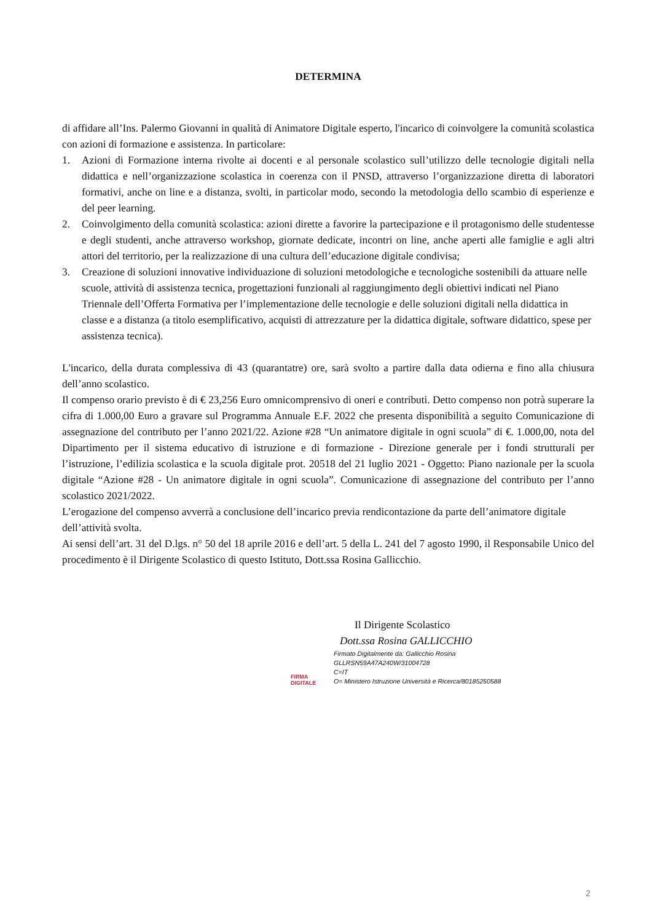DETERMINA
di affidare all’Ins. Palermo Giovanni in qualità di Animatore Digitale esperto, l'incarico di coinvolgere la comunità scolastica con azioni di formazione e assistenza. In particolare:
1. Azioni di Formazione interna rivolte ai docenti e al personale scolastico sull’utilizzo delle tecnologie digitali nella didattica e nell’organizzazione scolastica in coerenza con il PNSD, attraverso l’organizzazione diretta di laboratori formativi, anche on line e a distanza, svolti, in particolar modo, secondo la metodologia dello scambio di esperienze e del peer learning.
2. Coinvolgimento della comunità scolastica: azioni dirette a favorire la partecipazione e il protagonismo delle studentesse e degli studenti, anche attraverso workshop, giornate dedicate, incontri on line, anche aperti alle famiglie e agli altri attori del territorio, per la realizzazione di una cultura dell’educazione digitale condivisa;
3. Creazione di soluzioni innovative individuazione di soluzioni metodologiche e tecnologiche sostenibili da attuare nelle scuole, attività di assistenza tecnica, progettazioni funzionali al raggiungimento degli obiettivi indicati nel Piano Triennale dell’Offerta Formativa per l’implementazione delle tecnologie e delle soluzioni digitali nella didattica in classe e a distanza (a titolo esemplificativo, acquisti di attrezzature per la didattica digitale, software didattico, spese per assistenza tecnica).
L'incarico, della durata complessiva di 43 (quarantatre) ore, sarà svolto a partire dalla data odierna e fino alla chiusura dell’anno scolastico.
Il compenso orario previsto è di € 23,256 Euro omnicomprensivo di oneri e contributi. Detto compenso non potrà superare la cifra di 1.000,00 Euro a gravare sul Programma Annuale E.F. 2022 che presenta disponibilità a seguito Comunicazione di assegnazione del contributo per l’anno 2021/22. Azione #28 “Un animatore digitale in ogni scuola” di €. 1.000,00, nota del Dipartimento per il sistema educativo di istruzione e di formazione - Direzione generale per i fondi strutturali per l’istruzione, l’edilizia scolastica e la scuola digitale prot. 20518 del 21 luglio 2021 - Oggetto: Piano nazionale per la scuola digitale “Azione #28 - Un animatore digitale in ogni scuola”. Comunicazione di assegnazione del contributo per l’anno scolastico 2021/2022.
L’erogazione del compenso avverrà a conclusione dell’incarico previa rendicontazione da parte dell’animatore digitale dell’attività svolta.
Ai sensi dell’art. 31 del D.lgs. n° 50 del 18 aprile 2016 e dell’art. 5 della L. 241 del 7 agosto 1990, il Responsabile Unico del procedimento è il Dirigente Scolastico di questo Istituto, Dott.ssa Rosina Gallicchio.
Il Dirigente Scolastico
Dott.ssa Rosina GALLICCHIO
FIRMA DIGITALE
Firmato Digitalmente da: Gallicchio Rosina
GLLRSN59A47A240W/31004728
C=IT
O= Ministero Istruzione Università e Ricerca/80185250588
2